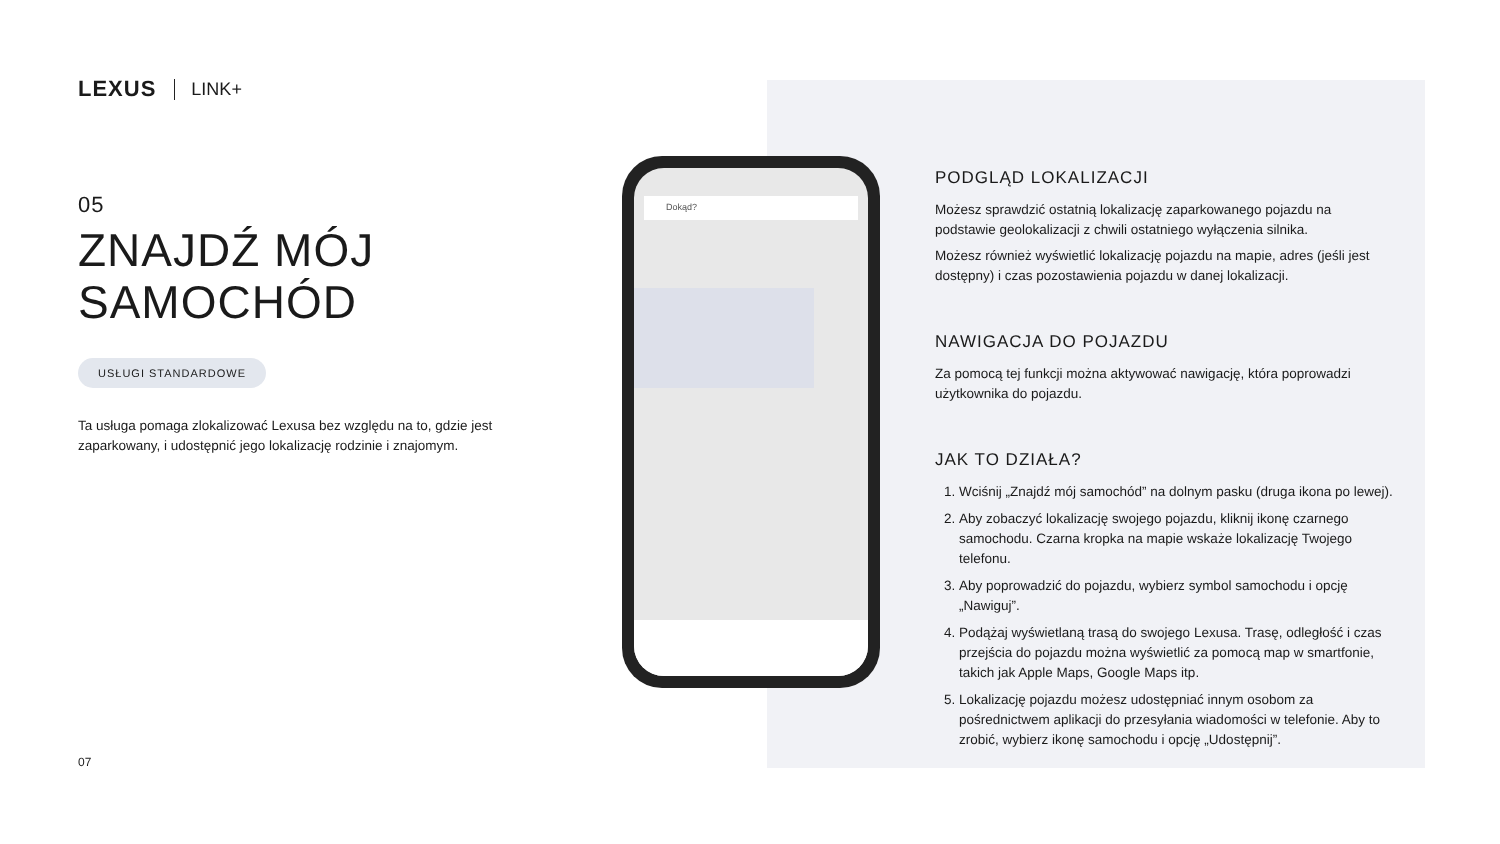LEXUS LINK+
05
ZNAJDŹ MÓJ
SAMOCHÓD
USŁUGI STANDARDOWE
Ta usługa pomaga zlokalizować Lexusa bez względu na to, gdzie jest zaparkowany, i udostępnić jego lokalizację rodzinie i znajomym.
Dokąd?
PODGLĄD LOKALIZACJI
Możesz sprawdzić ostatnią lokalizację zaparkowanego pojazdu na podstawie geolokalizacji z chwili ostatniego wyłączenia silnika.
Możesz również wyświetlić lokalizację pojazdu na mapie, adres (jeśli jest dostępny) i czas pozostawienia pojazdu w danej lokalizacji.
NAWIGACJA DO POJAZDU
Za pomocą tej funkcji można aktywować nawigację, która poprowadzi użytkownika do pojazdu.
JAK TO DZIAŁA?
1. Wciśnij „Znajdź mój samochód” na dolnym pasku (druga ikona po lewej).
2. Aby zobaczyć lokalizację swojego pojazdu, kliknij ikonę czarnego samochodu. Czarna kropka na mapie wskaże lokalizację Twojego telefonu.
3. Aby poprowadzić do pojazdu, wybierz symbol samochodu i opcję „Nawiguj”.
4. Podążaj wyświetlaną trasą do swojego Lexusa. Trasę, odległość i czas przejścia do pojazdu można wyświetlić za pomocą map w smartfonie, takich jak Apple Maps, Google Maps itp.
5. Lokalizację pojazdu możesz udostępniać innym osobom za pośrednictwem aplikacji do przesyłania wiadomości w telefonie. Aby to zrobić, wybierz ikonę samochodu i opcję „Udostępnij”.
07